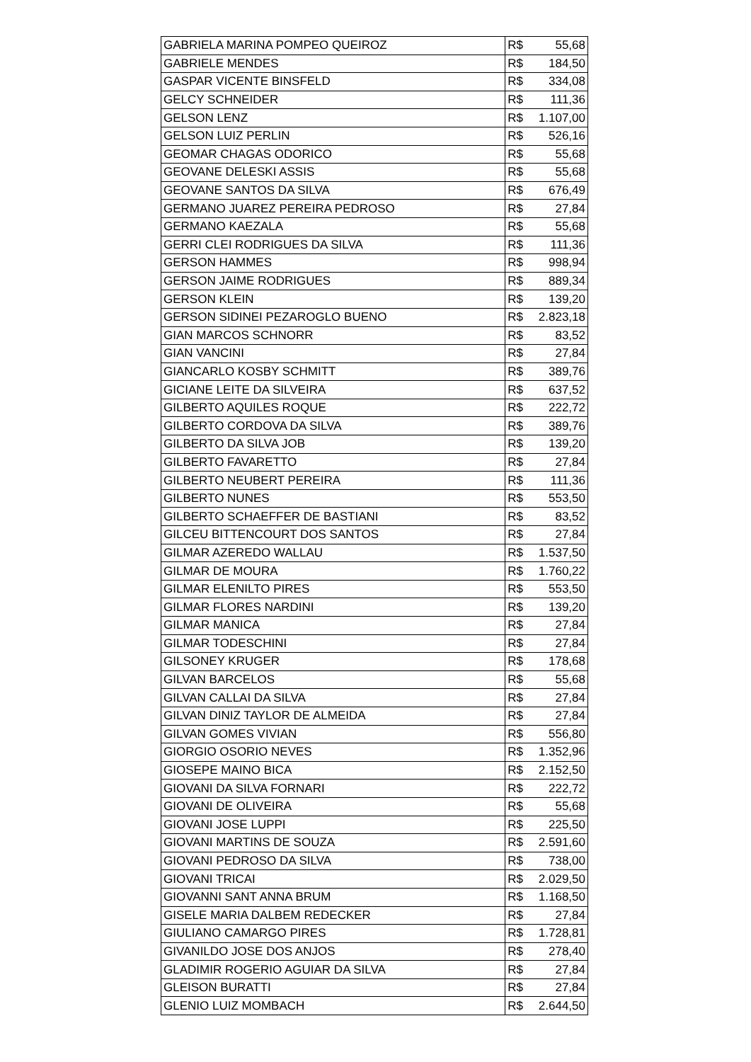| GABRIELA MARINA POMPEO QUEIROZ | R$ 55,68 |
| GABRIELE MENDES | R$ 184,50 |
| GASPAR VICENTE BINSFELD | R$ 334,08 |
| GELCY SCHNEIDER | R$ 111,36 |
| GELSON LENZ | R$ 1.107,00 |
| GELSON LUIZ PERLIN | R$ 526,16 |
| GEOMAR CHAGAS ODORICO | R$ 55,68 |
| GEOVANE DELESKI ASSIS | R$ 55,68 |
| GEOVANE SANTOS DA SILVA | R$ 676,49 |
| GERMANO JUAREZ PEREIRA PEDROSO | R$ 27,84 |
| GERMANO KAEZALA | R$ 55,68 |
| GERRI CLEI RODRIGUES DA SILVA | R$ 111,36 |
| GERSON HAMMES | R$ 998,94 |
| GERSON JAIME RODRIGUES | R$ 889,34 |
| GERSON KLEIN | R$ 139,20 |
| GERSON SIDINEI PEZAROGLO BUENO | R$ 2.823,18 |
| GIAN MARCOS SCHNORR | R$ 83,52 |
| GIAN VANCINI | R$ 27,84 |
| GIANCARLO KOSBY SCHMITT | R$ 389,76 |
| GICIANE LEITE DA SILVEIRA | R$ 637,52 |
| GILBERTO AQUILES ROQUE | R$ 222,72 |
| GILBERTO CORDOVA DA SILVA | R$ 389,76 |
| GILBERTO DA SILVA JOB | R$ 139,20 |
| GILBERTO FAVARETTO | R$ 27,84 |
| GILBERTO NEUBERT PEREIRA | R$ 111,36 |
| GILBERTO NUNES | R$ 553,50 |
| GILBERTO SCHAEFFER DE BASTIANI | R$ 83,52 |
| GILCEU BITTENCOURT DOS SANTOS | R$ 27,84 |
| GILMAR AZEREDO WALLAU | R$ 1.537,50 |
| GILMAR DE MOURA | R$ 1.760,22 |
| GILMAR ELENILTO PIRES | R$ 553,50 |
| GILMAR FLORES NARDINI | R$ 139,20 |
| GILMAR MANICA | R$ 27,84 |
| GILMAR TODESCHINI | R$ 27,84 |
| GILSONEY KRUGER | R$ 178,68 |
| GILVAN BARCELOS | R$ 55,68 |
| GILVAN CALLAI DA SILVA | R$ 27,84 |
| GILVAN DINIZ TAYLOR DE ALMEIDA | R$ 27,84 |
| GILVAN GOMES VIVIAN | R$ 556,80 |
| GIORGIO OSORIO NEVES | R$ 1.352,96 |
| GIOSEPE MAINO BICA | R$ 2.152,50 |
| GIOVANI DA SILVA FORNARI | R$ 222,72 |
| GIOVANI DE OLIVEIRA | R$ 55,68 |
| GIOVANI JOSE LUPPI | R$ 225,50 |
| GIOVANI MARTINS DE SOUZA | R$ 2.591,60 |
| GIOVANI PEDROSO DA SILVA | R$ 738,00 |
| GIOVANI TRICAI | R$ 2.029,50 |
| GIOVANNI SANT ANNA BRUM | R$ 1.168,50 |
| GISELE MARIA DALBEM REDECKER | R$ 27,84 |
| GIULIANO CAMARGO PIRES | R$ 1.728,81 |
| GIVANILDO JOSE DOS ANJOS | R$ 278,40 |
| GLADIMIR ROGERIO AGUIAR DA SILVA | R$ 27,84 |
| GLEISON BURATTI | R$ 27,84 |
| GLENIO LUIZ MOMBACH | R$ 2.644,50 |